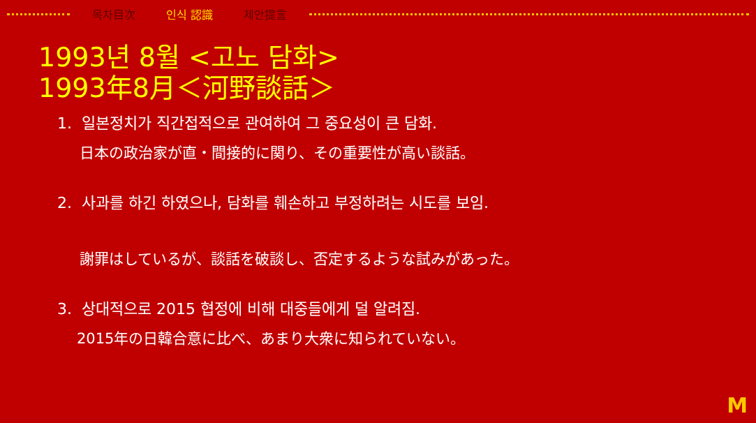목차目次 인식 認識 제안提言
1993년 8월 <고노 담화>
1993年8月＜河野談話＞
1. 일본정치가 직간접적으로 관여하여 그 중요성이 큰 담화.
日本の政治家が直・間接的に関り、その重要性が高い談話。
2. 사과를 하긴 하였으나, 담화를 훼손하고 부정하려는 시도를 보임.
謝罪はしているが、談話を破談し、否定するような試みがあった。
3. 상대적으로 2015 협정에 비해 대중들에게 덜 알려짐.
2015年の日韓合意に比べ、あまり大衆に知られていない。
M